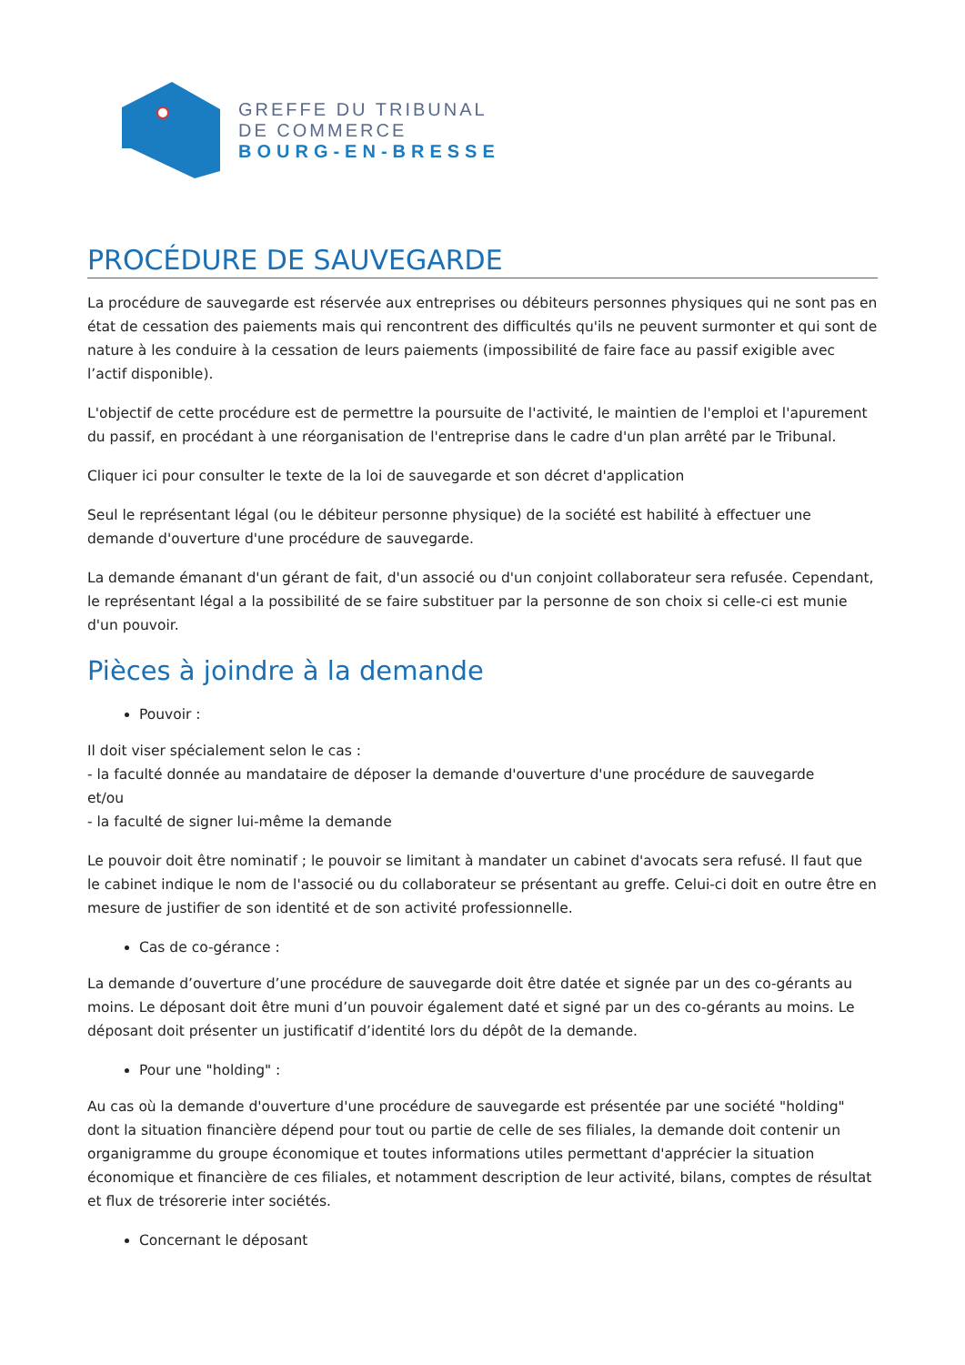GREFFE DU TRIBUNAL
DE COMMERCE
BOURG-EN-BRESSE
PROCÉDURE DE SAUVEGARDE
La procédure de sauvegarde est réservée aux entreprises ou débiteurs personnes physiques qui ne sont pas en état de cessation des paiements mais qui rencontrent des difficultés qu'ils ne peuvent surmonter et qui sont de nature à les conduire à la cessation de leurs paiements (impossibilité de faire face au passif exigible avec l’actif disponible).
L'objectif de cette procédure est de permettre la poursuite de l'activité, le maintien de l'emploi et l'apurement du passif, en procédant à une réorganisation de l'entreprise dans le cadre d'un plan arrêté par le Tribunal.
Cliquer ici pour consulter le texte de la loi de sauvegarde et son décret d'application
Seul le représentant légal (ou le débiteur personne physique) de la société est habilité à effectuer une demande d'ouverture d'une procédure de sauvegarde.
La demande émanant d'un gérant de fait, d'un associé ou d'un conjoint collaborateur sera refusée. Cependant, le représentant légal a la possibilité de se faire substituer par la personne de son choix si celle-ci est munie d'un pouvoir.
Pièces à joindre à la demande
Pouvoir :
Il doit viser spécialement selon le cas :
- la faculté donnée au mandataire de déposer la demande d'ouverture d'une procédure de sauvegarde
et/ou
- la faculté de signer lui-même la demande
Le pouvoir doit être nominatif ; le pouvoir se limitant à mandater un cabinet d'avocats sera refusé. Il faut que le cabinet indique le nom de l'associé ou du collaborateur se présentant au greffe. Celui-ci doit en outre être en mesure de justifier de son identité et de son activité professionnelle.
Cas de co-gérance :
La demande d’ouverture d’une procédure de sauvegarde doit être datée et signée par un des co-gérants au moins. Le déposant doit être muni d’un pouvoir également daté et signé par un des co-gérants au moins. Le déposant doit présenter un justificatif d’identité lors du dépôt de la demande.
Pour une "holding" :
Au cas où la demande d'ouverture d'une procédure de sauvegarde est présentée par une société "holding" dont la situation financière dépend pour tout ou partie de celle de ses filiales, la demande doit contenir un organigramme du groupe économique et toutes informations utiles permettant d'apprécier la situation économique et financière de ces filiales, et notamment description de leur activité, bilans, comptes de résultat et flux de trésorerie inter sociétés.
Concernant le déposant